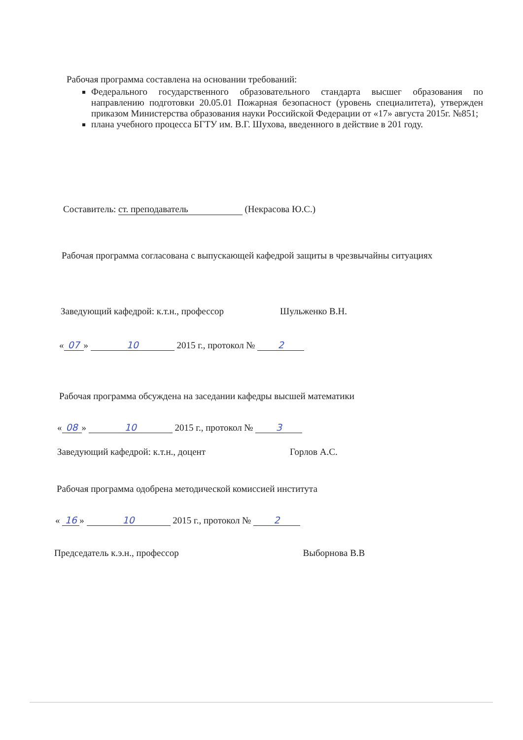Рабочая программа составлена на основании требований:
Федерального государственного образовательного стандарта высшег образования по направлению подготовки 20.05.01 Пожарная безопасност (уровень специалитета), утвержден приказом Министерства образования науки Российской Федерации от «17» августа 2015г. №851;
плана учебного процесса БГТУ им. В.Г. Шухова, введенного в действие в 201 году.
Составитель: ст. преподаватель (Некрасова Ю.С.)
Рабочая программа согласована с выпускающей кафедрой защиты в чрезвычайны ситуациях
Заведующий кафедрой: к.т.н., профессор Шульженко В.Н.
« 07 » 10 2015 г., протокол № 2
Рабочая программа обсуждена на заседании кафедры высшей математики
« 08 » 10 2015 г., протокол № 3
Заведующий кафедрой: к.т.н., доцент Горлов А.С.
Рабочая программа одобрена методической комиссией института
« 16 » 10 2015 г., протокол № 2
Председатель к.э.н., профессор Выборнова В.В